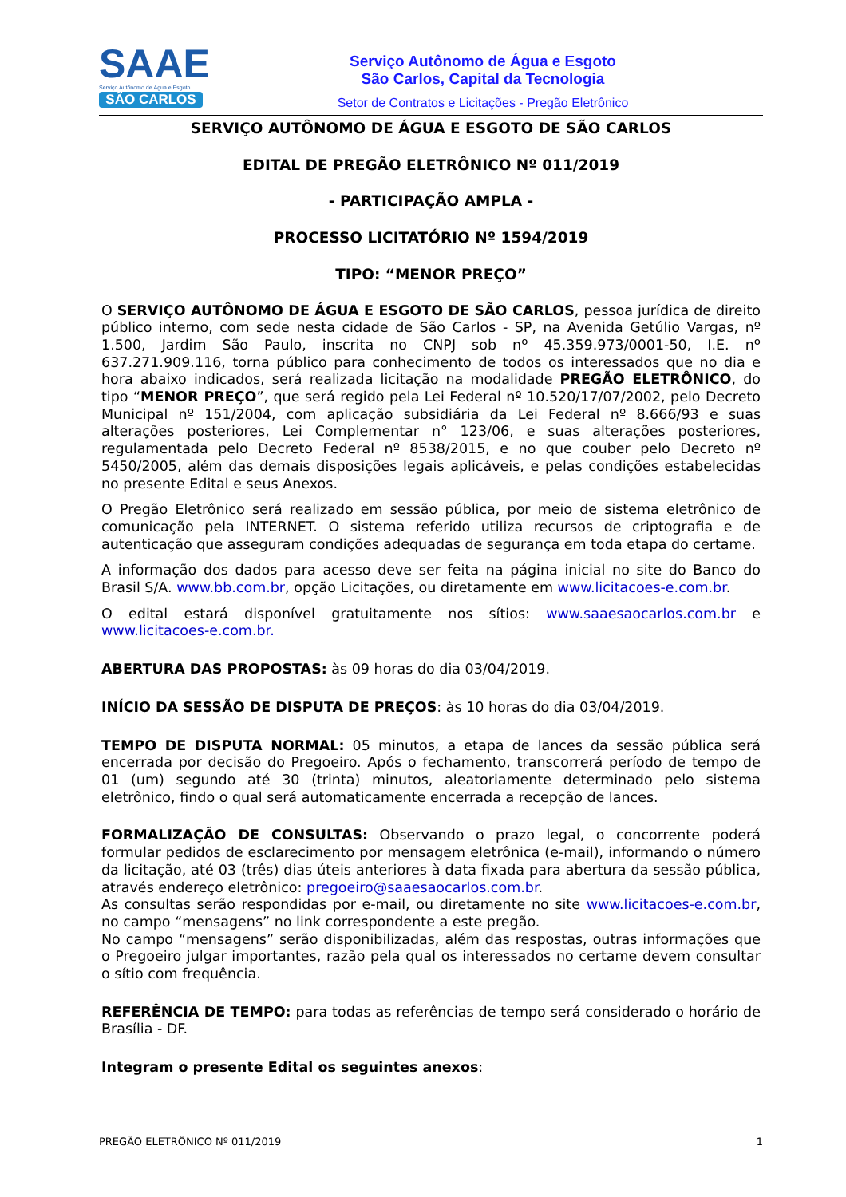SAAE
Serviço Autônomo de Água e Esgoto
SÃO CARLOS
Serviço Autônomo de Água e Esgoto
São Carlos, Capital da Tecnologia
Setor de Contratos e Licitações - Pregão Eletrônico
SERVIÇO AUTÔNOMO DE ÁGUA E ESGOTO DE SÃO CARLOS
EDITAL DE PREGÃO ELETRÔNICO Nº 011/2019
- PARTICIPAÇÃO AMPLA -
PROCESSO LICITATÓRIO Nº 1594/2019
TIPO: “MENOR PREÇO”
O SERVIÇO AUTÔNOMO DE ÁGUA E ESGOTO DE SÃO CARLOS, pessoa jurídica de direito público interno, com sede nesta cidade de São Carlos - SP, na Avenida Getúlio Vargas, nº 1.500, Jardim São Paulo, inscrita no CNPJ sob nº 45.359.973/0001-50, I.E. nº 637.271.909.116, torna público para conhecimento de todos os interessados que no dia e hora abaixo indicados, será realizada licitação na modalidade PREGÃO ELETRÔNICO, do tipo “MENOR PREÇO”, que será regido pela Lei Federal nº 10.520/17/07/2002, pelo Decreto Municipal nº 151/2004, com aplicação subsidiária da Lei Federal nº 8.666/93 e suas alterações posteriores, Lei Complementar n° 123/06, e suas alterações posteriores, regulamentada pelo Decreto Federal nº 8538/2015, e no que couber pelo Decreto nº 5450/2005, além das demais disposições legais aplicáveis, e pelas condições estabelecidas no presente Edital e seus Anexos.
O Pregão Eletrônico será realizado em sessão pública, por meio de sistema eletrônico de comunicação pela INTERNET. O sistema referido utiliza recursos de criptografia e de autenticação que asseguram condições adequadas de segurança em toda etapa do certame.
A informação dos dados para acesso deve ser feita na página inicial no site do Banco do Brasil S/A. www.bb.com.br, opção Licitações, ou diretamente em www.licitacoes-e.com.br.
O edital estará disponível gratuitamente nos sítios: www.saaesaocarlos.com.br e www.licitacoes-e.com.br.
ABERTURA DAS PROPOSTAS: às 09 horas do dia 03/04/2019.
INÍCIO DA SESSÃO DE DISPUTA DE PREÇOS: às 10 horas do dia 03/04/2019.
TEMPO DE DISPUTA NORMAL: 05 minutos, a etapa de lances da sessão pública será encerrada por decisão do Pregoeiro. Após o fechamento, transcorrerá período de tempo de 01 (um) segundo até 30 (trinta) minutos, aleatoriamente determinado pelo sistema eletrônico, findo o qual será automaticamente encerrada a recepção de lances.
FORMALIZAÇÃO DE CONSULTAS: Observando o prazo legal, o concorrente poderá formular pedidos de esclarecimento por mensagem eletrônica (e-mail), informando o número da licitação, até 03 (três) dias úteis anteriores à data fixada para abertura da sessão pública, através endereço eletrônico: pregoeiro@saaesaocarlos.com.br.
As consultas serão respondidas por e-mail, ou diretamente no site www.licitacoes-e.com.br, no campo “mensagens” no link correspondente a este pregão.
No campo “mensagens” serão disponibilizadas, além das respostas, outras informações que o Pregoeiro julgar importantes, razão pela qual os interessados no certame devem consultar o sítio com frequência.
REFERÊNCIA DE TEMPO: para todas as referências de tempo será considerado o horário de Brasília - DF.
Integram o presente Edital os seguintes anexos:
PREGÃO ELETRÔNICO Nº 011/2019 1